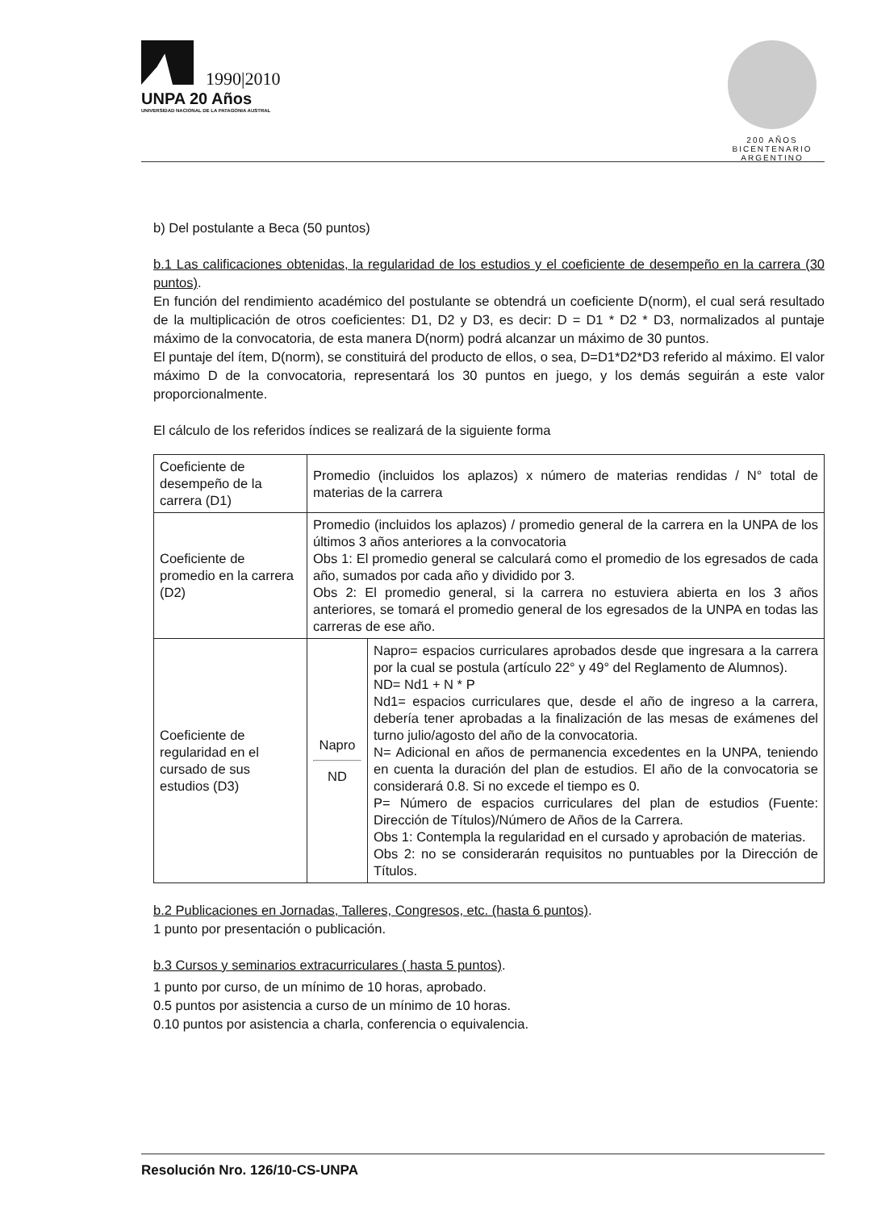1990|2010
UNPA 20 Años
UNIVERSIDAD NACIONAL DE LA PATAGONIA AUSTRAL
200 AÑOS
BICENTENARIO
ARGENTINO
b) Del postulante a Beca (50 puntos)
b.1 Las calificaciones obtenidas, la regularidad de los estudios y el coeficiente de desempeño en la carrera (30 puntos).
En función del rendimiento académico del postulante se obtendrá un coeficiente D(norm), el cual será resultado de la multiplicación de otros coeficientes: D1, D2 y D3, es decir: D = D1 * D2 * D3, normalizados al puntaje máximo de la convocatoria, de esta manera D(norm) podrá alcanzar un máximo de 30 puntos.
El puntaje del ítem, D(norm), se constituirá del producto de ellos, o sea, D=D1*D2*D3 referido al máximo. El valor máximo D de la convocatoria, representará los 30 puntos en juego, y los demás seguirán a este valor proporcionalmente.
El cálculo de los referidos índices se realizará de la siguiente forma
| Coeficiente de desempeño de la carrera (D1) | Promedio (incluidos los aplazos) x número de materias rendidas / N° total de materias de la carrera | |
| Coeficiente de promedio en la carrera (D2) | Promedio (incluidos los aplazos) / promedio general de la carrera en la UNPA de los últimos 3 años anteriores a la convocatoria Obs 1: El promedio general se calculará como el promedio de los egresados de cada año, sumados por cada año y dividido por 3. Obs 2: El promedio general, si la carrera no estuviera abierta en los 3 años anteriores, se tomará el promedio general de los egresados de la UNPA en todas las carreras de ese año. | |
| Coeficiente de regularidad en el cursado de sus estudios (D3) | Napro ND | Napro= espacios curriculares aprobados desde que ingresara a la carrera por la cual se postula (artículo 22° y 49° del Reglamento de Alumnos). ND= Nd1 + N * P Nd1= espacios curriculares que, desde el año de ingreso a la carrera, debería tener aprobadas a la finalización de las mesas de exámenes del turno julio/agosto del año de la convocatoria. N= Adicional en años de permanencia excedentes en la UNPA, teniendo en cuenta la duración del plan de estudios. El año de la convocatoria se considerará 0.8. Si no excede el tiempo es 0. P= Número de espacios curriculares del plan de estudios (Fuente: Dirección de Títulos)/Número de Años de la Carrera. Obs 1: Contempla la regularidad en el cursado y aprobación de materias. Obs 2: no se considerarán requisitos no puntuables por la Dirección de Títulos. |
b.2 Publicaciones en Jornadas, Talleres, Congresos, etc. (hasta 6 puntos).
1 punto por presentación o publicación.
b.3 Cursos y seminarios extracurriculares ( hasta 5 puntos).
1 punto por curso, de un mínimo de 10 horas, aprobado.
0.5 puntos por asistencia a curso de un mínimo de 10 horas.
0.10 puntos por asistencia a charla, conferencia o equivalencia.
Resolución Nro. 126/10-CS-UNPA